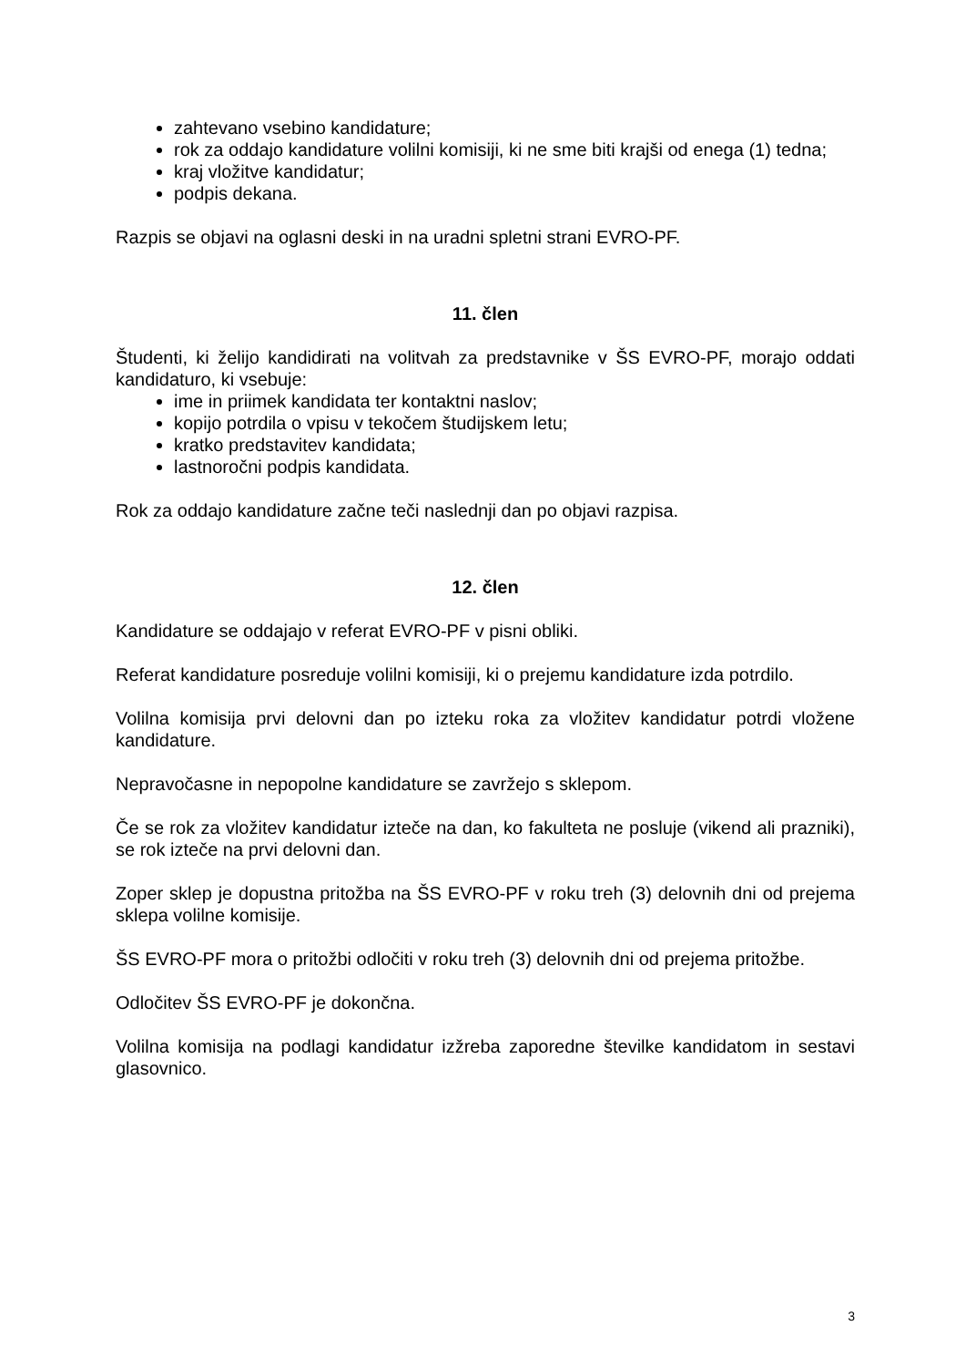zahtevano vsebino kandidature;
rok za oddajo kandidature volilni komisiji, ki ne sme biti krajši od enega (1) tedna;
kraj vložitve kandidatur;
podpis dekana.
Razpis se objavi na oglasni deski in na uradni spletni strani EVRO-PF.
11. člen
Študenti, ki želijo kandidirati na volitvah za predstavnike v ŠS EVRO-PF, morajo oddati kandidaturo, ki vsebuje:
ime in priimek kandidata ter kontaktni naslov;
kopijo potrdila o vpisu v tekočem študijskem letu;
kratko predstavitev kandidata;
lastnoročni podpis kandidata.
Rok za oddajo kandidature začne teči naslednji dan po objavi razpisa.
12. člen
Kandidature se oddajajo v referat EVRO-PF v pisni obliki.
Referat kandidature posreduje volilni komisiji, ki o prejemu kandidature izda potrdilo.
Volilna komisija prvi delovni dan po izteku roka za vložitev kandidatur potrdi vložene kandidature.
Nepravočasne in nepopolne kandidature se zavržejo s sklepom.
Če se rok za vložitev kandidatur izteče na dan, ko fakulteta ne posluje (vikend ali prazniki), se rok izteče na prvi delovni dan.
Zoper sklep je dopustna pritožba na ŠS EVRO-PF v roku treh (3) delovnih dni od prejema sklepa volilne komisije.
ŠS EVRO-PF mora o pritožbi odločiti v roku treh (3) delovnih dni od prejema pritožbe.
Odločitev ŠS EVRO-PF je dokončna.
Volilna komisija na podlagi kandidatur izžreba zaporedne številke kandidatom in sestavi glasovnico.
3